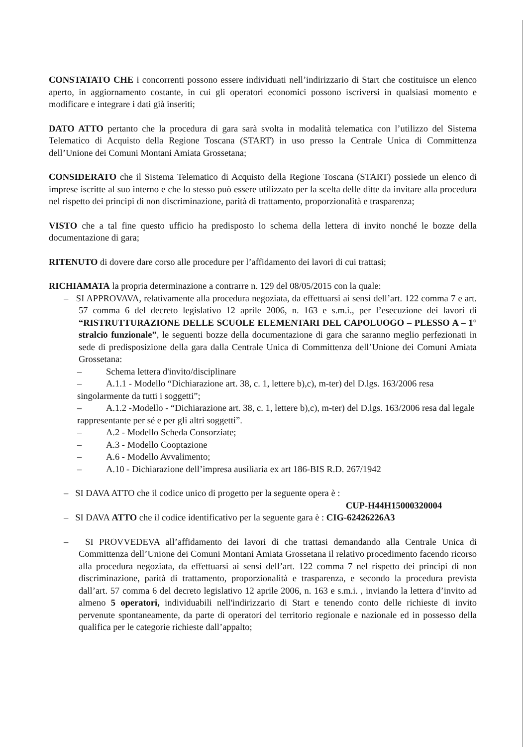CONSTATATO CHE i concorrenti possono essere individuati nell’indirizzario di Start che costituisce un elenco aperto, in aggiornamento costante, in cui gli operatori economici possono iscriversi in qualsiasi momento e modificare e integrare i dati già inseriti;
DATO ATTO pertanto che la procedura di gara sarà svolta in modalità telematica con l’utilizzo del Sistema Telematico di Acquisto della Regione Toscana (START) in uso presso la Centrale Unica di Committenza dell’Unione dei Comuni Montani Amiata Grossetana;
CONSIDERATO che il Sistema Telematico di Acquisto della Regione Toscana (START) possiede un elenco di imprese iscritte al suo interno e che lo stesso può essere utilizzato per la scelta delle ditte da invitare alla procedura nel rispetto dei principi di non discriminazione, parità di trattamento, proporzionalità e trasparenza;
VISTO che a tal fine questo ufficio ha predisposto lo schema della lettera di invito nonché le bozze della documentazione di gara;
RITENUTO di dovere dare corso alle procedure per l’affidamento dei lavori di cui trattasi;
RICHIAMATA la propria determinazione a contrarre n. 129 del 08/05/2015 con la quale:
– SI APPROVAVA, relativamente alla procedura negoziata, da effettuarsi ai sensi dell’art. 122 comma 7 e art. 57 comma 6 del decreto legislativo 12 aprile 2006, n. 163 e s.m.i., per l’esecuzione dei lavori di “RISTRUTTURAZIONE DELLE SCUOLE ELEMENTARI DEL CAPOLUOGO – PLESSO A – 1° stralcio funzionale”, le seguenti bozze della documentazione di gara che saranno meglio perfezionati in sede di predisposizione della gara dalla Centrale Unica di Committenza dell’Unione dei Comuni Amiata Grossetana:
– Schema lettera d'invito/disciplinare
– A.1.1 - Modello “Dichiarazione art. 38, c. 1, lettere b),c), m-ter) del D.lgs. 163/2006 resa singolarmente da tutti i soggetti”;
– A.1.2 -Modello - “Dichiarazione art. 38, c. 1, lettere b),c), m-ter) del D.lgs. 163/2006 resa dal legale rappresentante per sé e per gli altri soggetti”.
– A.2 - Modello Scheda Consorziate;
– A.3 - Modello Cooptazione
– A.6 - Modello Avvalimento;
– A.10 - Dichiarazione dell’impresa ausiliaria ex art 186-BIS R.D. 267/1942
– SI DAVA ATTO che il codice unico di progetto per la seguente opera è :
CUP-H44H15000320004
– SI DAVA ATTO che il codice identificativo per la seguente gara è : CIG-62426226A3
– SI PROVVEDEVA all’affidamento dei lavori di che trattasi demandando alla Centrale Unica di Committenza dell’Unione dei Comuni Montani Amiata Grossetana il relativo procedimento facendo ricorso alla procedura negoziata, da effettuarsi ai sensi dell’art. 122 comma 7 nel rispetto dei principi di non discriminazione, parità di trattamento, proporzionalità e trasparenza, e secondo la procedura prevista dall’art. 57 comma 6 del decreto legislativo 12 aprile 2006, n. 163 e s.m.i. , inviando la lettera d’invito ad almeno 5 operatori, individuabili nell'indirizzario di Start e tenendo conto delle richieste di invito pervenute spontaneamente, da parte di operatori del territorio regionale e nazionale ed in possesso della qualifica per le categorie richieste dall’appalto;